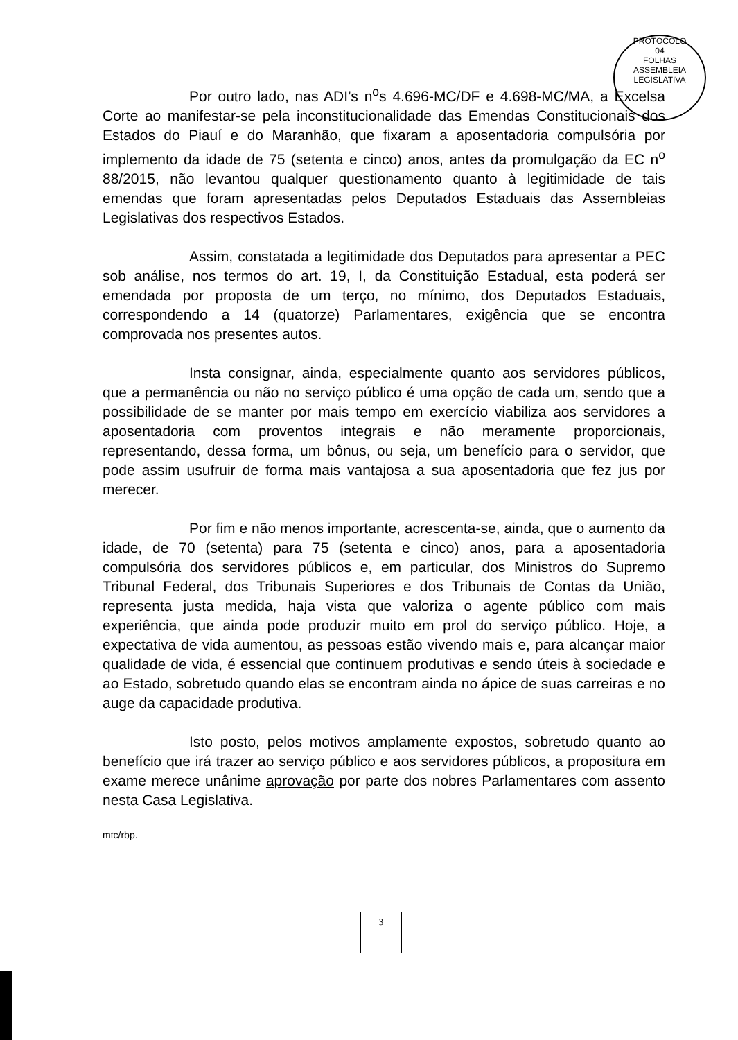PROTOCOLO
04
FOLHAS
ASSEMBLEIA LEGISLATIVA
Por outro lado, nas ADI’s n<sup>o</sup>s 4.696-MC/DF e 4.698-MC/MA, a Excelsa Corte ao manifestar-se pela inconstitucionalidade das Emendas Constitucionais dos Estados do Piauí e do Maranhão, que fixaram a aposentadoria compulsória por implemento da idade de 75 (setenta e cinco) anos, antes da promulgação da EC n<sup>o</sup> 88/2015, não levantou qualquer questionamento quanto à legitimidade de tais emendas que foram apresentadas pelos Deputados Estaduais das Assembleias Legislativas dos respectivos Estados.
Assim, constatada a legitimidade dos Deputados para apresentar a PEC sob análise, nos termos do art. 19, I, da Constituição Estadual, esta poderá ser emendada por proposta de um terço, no mínimo, dos Deputados Estaduais, correspondendo a 14 (quatorze) Parlamentares, exigência que se encontra comprovada nos presentes autos.
Insta consignar, ainda, especialmente quanto aos servidores públicos, que a permanência ou não no serviço público é uma opção de cada um, sendo que a possibilidade de se manter por mais tempo em exercício viabiliza aos servidores a aposentadoria com proventos integrais e não meramente proporcionais, representando, dessa forma, um bônus, ou seja, um benefício para o servidor, que pode assim usufruir de forma mais vantajosa a sua aposentadoria que fez jus por merecer.
Por fim e não menos importante, acrescenta-se, ainda, que o aumento da idade, de 70 (setenta) para 75 (setenta e cinco) anos, para a aposentadoria compulsória dos servidores públicos e, em particular, dos Ministros do Supremo Tribunal Federal, dos Tribunais Superiores e dos Tribunais de Contas da União, representa justa medida, haja vista que valoriza o agente público com mais experiência, que ainda pode produzir muito em prol do serviço público. Hoje, a expectativa de vida aumentou, as pessoas estão vivendo mais e, para alcançar maior qualidade de vida, é essencial que continuem produtivas e sendo úteis à sociedade e ao Estado, sobretudo quando elas se encontram ainda no ápice de suas carreiras e no auge da capacidade produtiva.
Isto posto, pelos motivos amplamente expostos, sobretudo quanto ao benefício que irá trazer ao serviço público e aos servidores públicos, a propositura em exame merece unânime aprovação por parte dos nobres Parlamentares com assento nesta Casa Legislativa.
mtc/rbp.
3